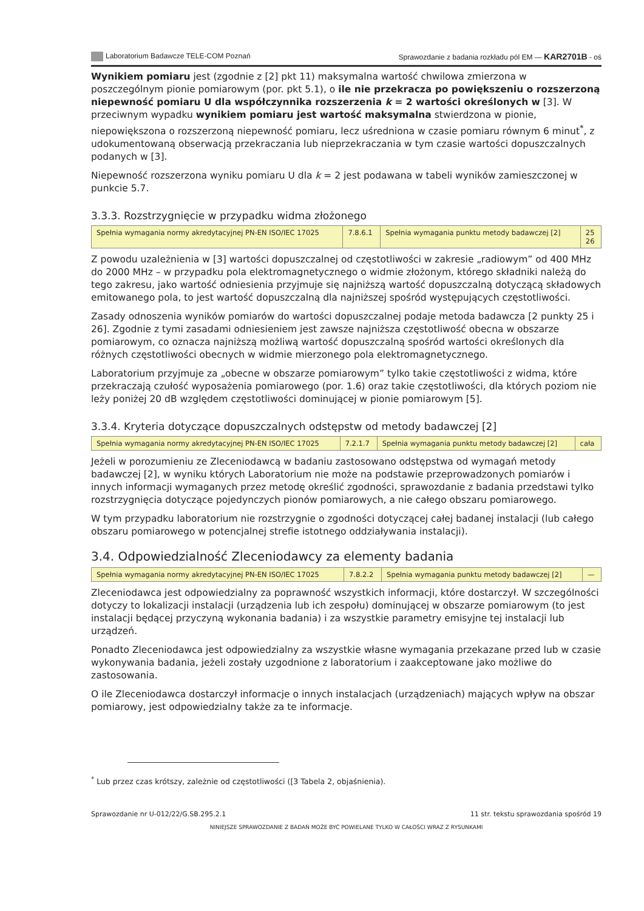Laboratorium Badawcze TELE-COM Poznań Sprawozdanie z badania rozkładu pól EM — KAR2701B - oś
Wynikiem pomiaru jest (zgodnie z [2] pkt 11) maksymalna wartość chwilowa zmierzona w poszczególnym pionie pomiarowym (por. pkt 5.1), o ile nie przekracza po powiększeniu o rozszerzoną niepewność pomiaru U dla współczynnika rozszerzenia k = 2 wartości określonych w [3]. W przeciwnym wypadku wynikiem pomiaru jest wartość maksymalna stwierdzona w pionie, niepowiększona o rozszerzoną niepewność pomiaru, lecz uśredniona w czasie pomiaru równym 6 minut<sup>*</sup>, z udokumentowaną obserwacją przekraczania lub nieprzekraczania w tym czasie wartości dopuszczalnych podanych w [3].
Niepewność rozszerzona wyniku pomiaru U dla k = 2 jest podawana w tabeli wyników zamieszczonej w punkcie 5.7.
3.3.3. Rozstrzygnięcie w przypadku widma złożonego
| Spełnia wymagania normy akredytacyjnej PN-EN ISO/IEC 17025 | 7.8.6.1 | Spełnia wymagania punktu metody badawczej [2] | 25 26 |
Z powodu uzależnienia w [3] wartości dopuszczalnej od częstotliwości w zakresie „radiowym” od 400 MHz do 2000 MHz – w przypadku pola elektromagnetycznego o widmie złożonym, którego składniki należą do tego zakresu, jako wartość odniesienia przyjmuje się najniższą wartość dopuszczalną dotyczącą składowych emitowanego pola, to jest wartość dopuszczalną dla najniższej spośród występujących częstotliwości.
Zasady odnoszenia wyników pomiarów do wartości dopuszczalnej podaje metoda badawcza [2 punkty 25 i 26]. Zgodnie z tymi zasadami odniesieniem jest zawsze najniższa częstotliwość obecna w obszarze pomiarowym, co oznacza najniższą możliwą wartość dopuszczalną spośród wartości określonych dla różnych częstotliwości obecnych w widmie mierzonego pola elektromagnetycznego.
Laboratorium przyjmuje za „obecne w obszarze pomiarowym” tylko takie częstotliwości z widma, które przekraczają czułość wyposażenia pomiarowego (por. 1.6) oraz takie częstotliwości, dla których poziom nie leży poniżej 20 dB względem częstotliwości dominującej w pionie pomiarowym [5].
3.3.4. Kryteria dotyczące dopuszczalnych odstępstw od metody badawczej [2]
| Spełnia wymagania normy akredytacyjnej PN-EN ISO/IEC 17025 | 7.2.1.7 | Spełnia wymagania punktu metody badawczej [2] | cała |
Jeżeli w porozumieniu ze Zleceniodawcą w badaniu zastosowano odstępstwa od wymagań metody badawczej [2], w wyniku których Laboratorium nie może na podstawie przeprowadzonych pomiarów i innych informacji wymaganych przez metodę określić zgodności, sprawozdanie z badania przedstawi tylko rozstrzygnięcia dotyczące pojedynczych pionów pomiarowych, a nie całego obszaru pomiarowego.
W tym przypadku laboratorium nie rozstrzygnie o zgodności dotyczącej całej badanej instalacji (lub całego obszaru pomiarowego w potencjalnej strefie istotnego oddziaływania instalacji).
3.4. Odpowiedzialność Zleceniodawcy za elementy badania
| Spełnia wymagania normy akredytacyjnej PN-EN ISO/IEC 17025 | 7.8.2.2 | Spełnia wymagania punktu metody badawczej [2] | — |
Zleceniodawca jest odpowiedzialny za poprawność wszystkich informacji, które dostarczył. W szczególności dotyczy to lokalizacji instalacji (urządzenia lub ich zespołu) dominującej w obszarze pomiarowym (to jest instalacji będącej przyczyną wykonania badania) i za wszystkie parametry emisyjne tej instalacji lub urządzeń.
Ponadto Zleceniodawca jest odpowiedzialny za wszystkie własne wymagania przekazane przed lub w czasie wykonywania badania, jeżeli zostały uzgodnione z laboratorium i zaakceptowane jako możliwe do zastosowania.
O ile Zleceniodawca dostarczył informacje o innych instalacjach (urządzeniach) mających wpływ na obszar pomiarowy, jest odpowiedzialny także za te informacje.
<sup>*</sup> Lub przez czas krótszy, zależnie od częstotliwości ([3 Tabela 2, objaśnienia).
Sprawozdanie nr U-012/22/G.SB.295.2.1 11 str. tekstu sprawozdania spośród 19
NINIEJSZE SPRAWOZDANIE Z BADAŃ MOŻE BYĆ POWIELANE TYLKO W CAŁOŚCI WRAZ Z RYSUNKAMI